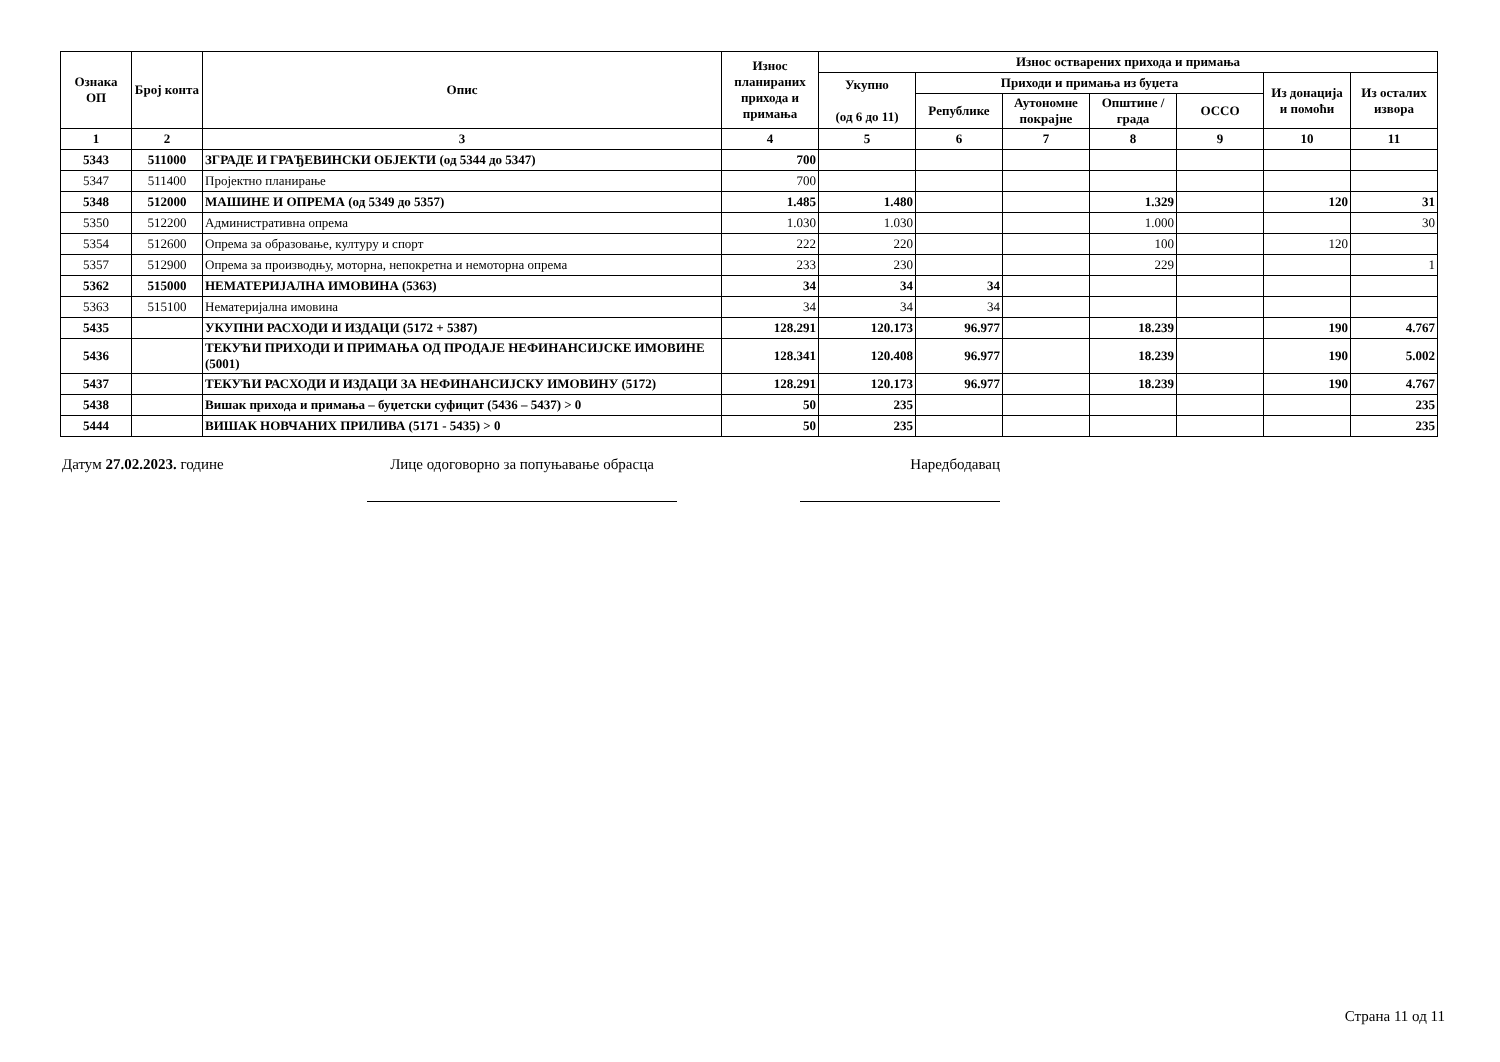| Ознака ОП | Број конта | Опис | Износ планираних прихода и примања | Износ остварених прихода и примања | | | | | | |
| --- | --- | --- | --- | --- | --- | --- | --- | --- | --- | --- |
| | | | | Укупно (од 6 до 11) | Приходи и примања из буџета | | | | Из донација и помоћи | Из осталих извора |
| | | | | | Републике | Аутономне покрајне | Општине / града | ОССО | | |
| 1 | 2 | 3 | 4 | 5 | 6 | 7 | 8 | 9 | 10 | 11 |
| 5343 | 511000 | ЗГРАДЕ И ГРАЂЕВИНСКИ ОБЈЕКТИ (од 5344 до 5347) | 700 | | | | | | | |
| 5347 | 511400 | Пројектно планирање | 700 | | | | | | | |
| 5348 | 512000 | МАШИНЕ И ОПРЕМА (од 5349 до 5357) | 1.485 | 1.480 | | | 1.329 | | 120 | 31 |
| 5350 | 512200 | Административна опрема | 1.030 | 1.030 | | | 1.000 | | | 30 |
| 5354 | 512600 | Опрема за образовање, културу и спорт | 222 | 220 | | | 100 | | 120 | |
| 5357 | 512900 | Опрема за производњу, моторна, непокретна и немоторна опрема | 233 | 230 | | | 229 | | | 1 |
| 5362 | 515000 | НЕМАТЕРИЈАЛНА ИМОВИНА (5363) | 34 | 34 | 34 | | | | | |
| 5363 | 515100 | Нематеријална имовина | 34 | 34 | 34 | | | | | |
| 5435 | | УКУПНИ РАСХОДИ И ИЗДАЦИ (5172 + 5387) | 128.291 | 120.173 | 96.977 | | 18.239 | | 190 | 4.767 |
| 5436 | | ТЕКУЋИ ПРИХОДИ И ПРИМАЊА ОД ПРОДАЈЕ НЕФИНАНСИЈСКЕ ИМОВИНЕ (5001) | 128.341 | 120.408 | 96.977 | | 18.239 | | 190 | 5.002 |
| 5437 | | ТЕКУЋИ РАСХОДИ И ИЗДАЦИ ЗА НЕФИНАНСИЈСКУ ИМОВИНУ (5172) | 128.291 | 120.173 | 96.977 | | 18.239 | | 190 | 4.767 |
| 5438 | | Вишак прихода и примања – буџетски суфицит (5436 – 5437) > 0 | 50 | 235 | | | | | | 235 |
| 5444 | | ВИШАК НОВЧАНИХ ПРИЛИВА (5171 - 5435) > 0 | 50 | 235 | | | | | | 235 |
Датум 27.02.2023. године Лице одоговорно за попуњавање обрасца
Наредбодавац
Страна 11 од 11